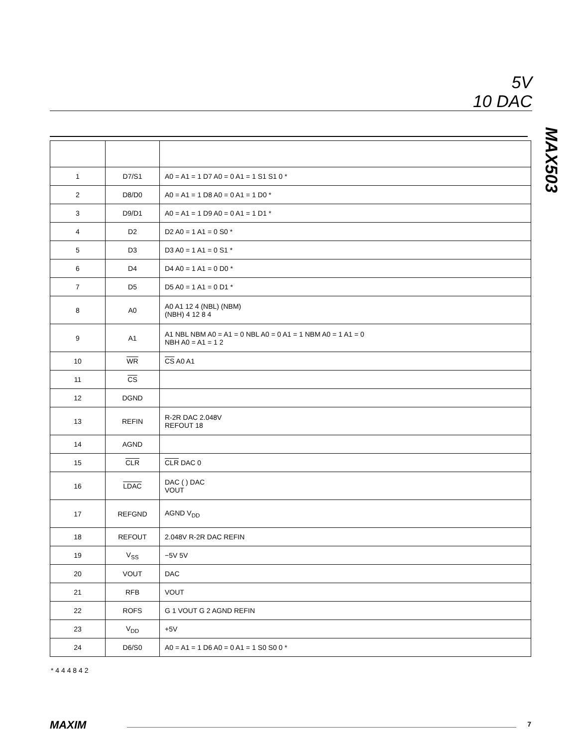5V
10 DAC
MAX503
| 1 | D7/S1 | A0 = A1 = 1 D7 A0 = 0 A1 = 1 S1 S1 0 * |
| 2 | D8/D0 | A0 = A1 = 1 D8 A0 = 0 A1 = 1 D0 * |
| 3 | D9/D1 | A0 = A1 = 1 D9 A0 = 0 A1 = 1 D1 * |
| 4 | D2 | D2 A0 = 1 A1 = 0 S0 * |
| 5 | D3 | D3 A0 = 1 A1 = 0 S1 * |
| 6 | D4 | D4 A0 = 1 A1 = 0 D0 * |
| 7 | D5 | D5 A0 = 1 A1 = 0 D1 * |
| 8 | A0 | A0 A1 12 4 (NBL) (NBM) (NBH) 4 12 8 4 |
| 9 | A1 | A1 NBL NBM A0 = A1 = 0 NBL A0 = 0 A1 = 1 NBM A0 = 1 A1 = 0 NBH A0 = A1 = 1 2 |
| 10 | WR | CS A0 A1 |
| 11 | CS | |
| 12 | DGND | |
| 13 | REFIN | R-2R DAC 2.048V REFOUT 18 |
| 14 | AGND | |
| 15 | CLR | CLR DAC 0 |
| 16 | LDAC | DAC ( ) DAC VOUT |
| 17 | REFGND | AGND V<sub>DD</sub> |
| 18 | REFOUT | 2.048V R-2R DAC REFIN |
| 19 | V<sub>SS</sub> | −5V 5V |
| 20 | VOUT | DAC |
| 21 | RFB | VOUT |
| 22 | ROFS | G 1 VOUT G 2 AGND REFIN |
| 23 | V<sub>DD</sub> | +5V |
| 24 | D6/S0 | A0 = A1 = 1 D6 A0 = 0 A1 = 1 S0 S0 0 * |
* 4 4 4 8 4 2
MAXIM 7